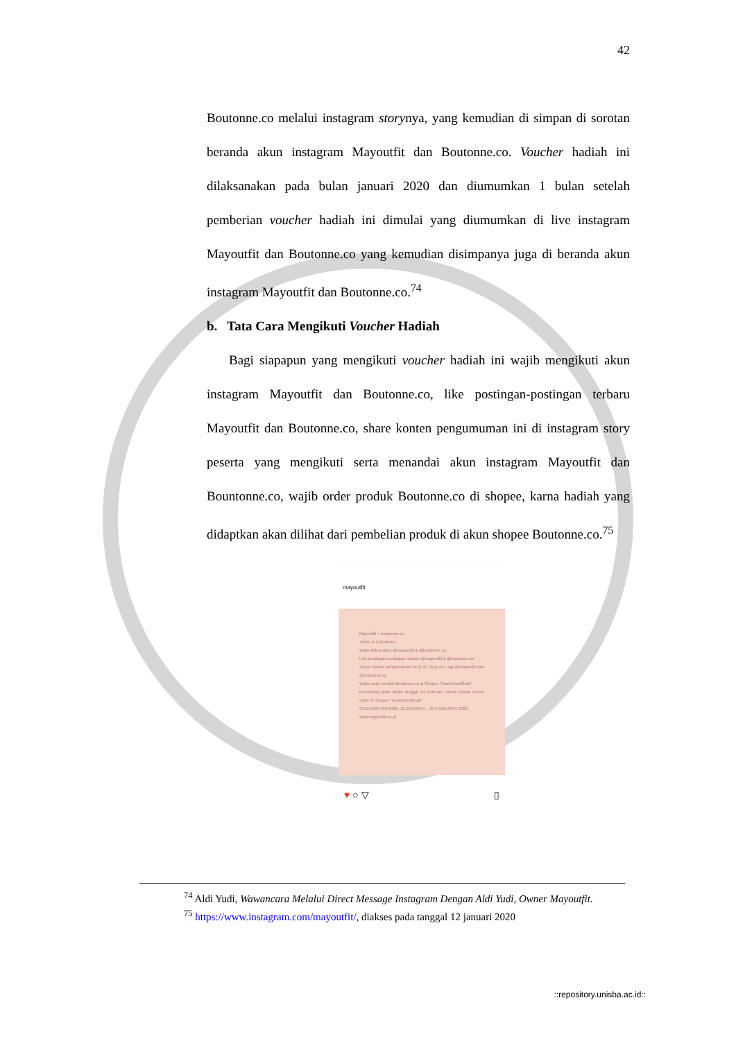42
Boutonne.co melalui instagram storynya, yang kemudian di simpan di sorotan beranda akun instagram Mayoutfit dan Boutonne.co. Voucher hadiah ini dilaksanakan pada bulan januari 2020 dan diumumkan 1 bulan setelah pemberian voucher hadiah ini dimulai yang diumumkan di live instagram Mayoutfit dan Boutonne.co yang kemudian disimpanya juga di beranda akun instagram Mayoutfit dan Boutonne.co.<sup>74</sup>
b. Tata Cara Mengikuti Voucher Hadiah
Bagi siapapun yang mengikuti voucher hadiah ini wajib mengikuti akun instagram Mayoutfit dan Boutonne.co, like postingan-postingan terbaru Mayoutfit dan Boutonne.co, share konten pengumuman ini di instagram story peserta yang mengikuti serta menandai akun instagram Mayoutfit dan Bountonne.co, wajib order produk Boutonne.co di shopee, karna hadiah yang didaptkan akan dilihat dari pembelian produk di akun shopee Boutonne.co.<sup>75</sup>
mayoutfit
Mayoutfit × boutonne.co
Terms & Conditions
Wajib follow akun @mayoutfit & @boutonne.co
Like postingan postingan terbaru @mayoutfit & @boutonne.co
Share konten pengumuman ini di IG Story mu, tag @mayoutfit dan @boutonne.co
Wajib order produk Boutonne.co di Shopee "boutonneofficial"
Pemenang akan dipilih tanggal 14 Februari, diundi sesuai nomor order di Shopee "boutonneofficial"
GIVEAWAY PERIOD: 12 JANUARY - 12 FEBRUARY 2020
www.mayoutfit.co.id
♥ ○ ▽ ▯
<sup>74</sup> Aldi Yudi, Wawancara Melalui Direct Message Instagram Dengan Aldi Yudi, Owner Mayoutfit.
<sup>75</sup> https://www.instagram.com/mayoutfit/, diakses pada tanggal 12 januari 2020
::repository.unisba.ac.id::